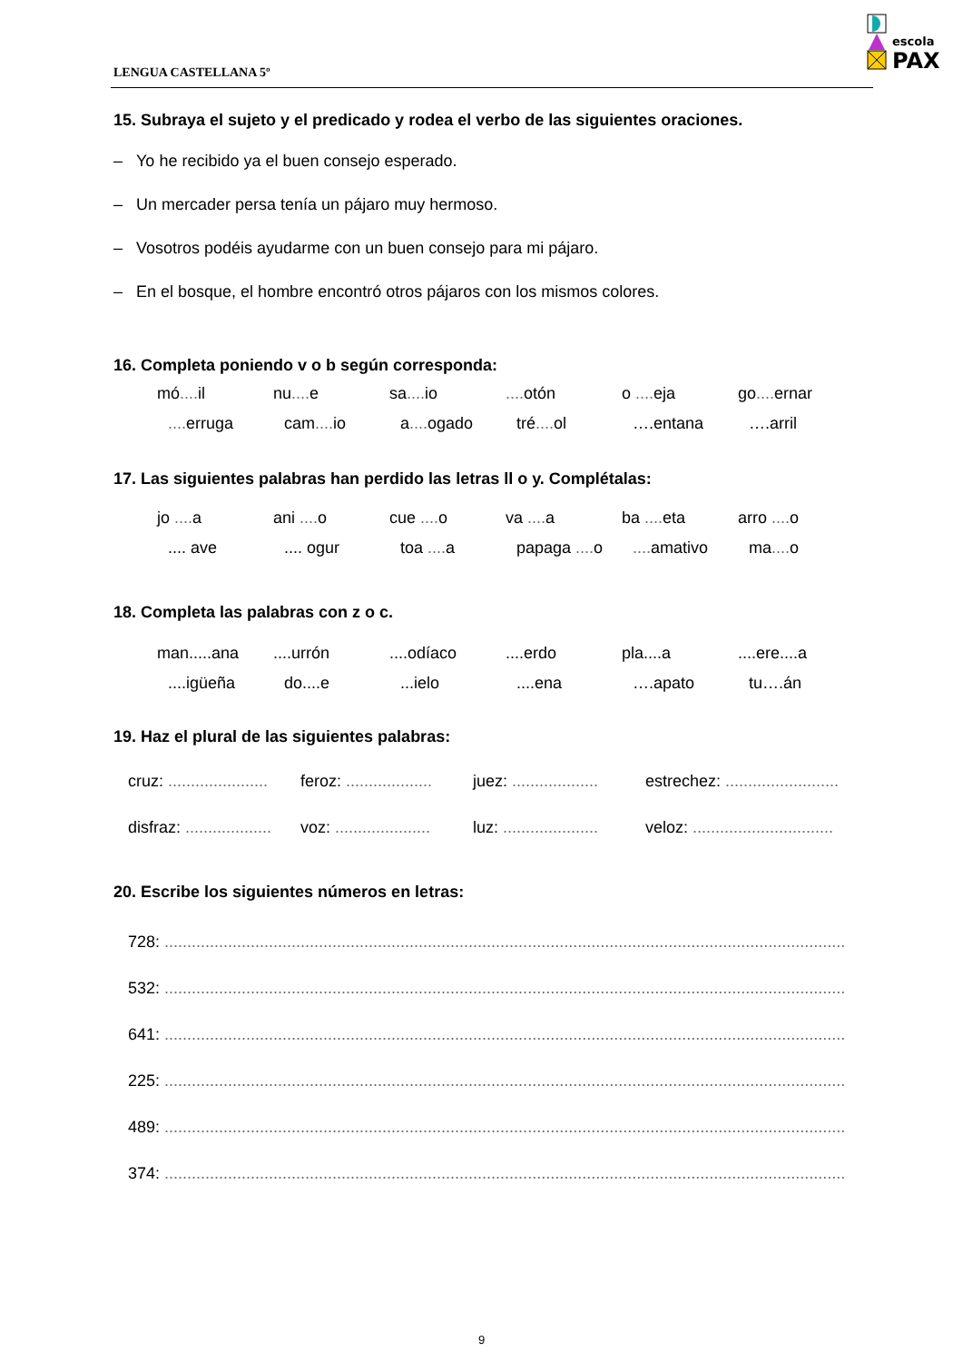LENGUA CASTELLANA 5º
escola
PAX
15. Subraya el sujeto y el predicado y rodea el verbo de las siguientes oraciones.
– Yo he recibido ya el buen consejo esperado.
– Un mercader persa tenía un pájaro muy hermoso.
– Vosotros podéis ayudarme con un buen consejo para mi pájaro.
– En el bosque, el hombre encontró otros pájaros con los mismos colores.
16. Completa poniendo v o b según corresponda:
mó.... il nu.... e sa.... io.... otón o .... eja go.... ernar
.... erruga cam.... io a.... ogado tré.... ol ….entana ….arril
17. Las siguientes palabras han perdido las letras ll o y. Complétalas:
jo .... a ani .... o cue .... o va .... a ba .... eta arro .... o
.... ave.... ogur toa .... a papaga .... o.... amativo ma.... o
18. Completa las palabras con z o c.
man.....ana....urrón....odíaco....erdo pla....a....ere....a
....igüeña do....e...ielo....ena ….apato tu….án
19. Haz el plural de las siguientes palabras:
cruz: ...................... feroz: ................... juez: ................... estrechez: .........................
disfraz: ................... voz: ..................... luz: ..................... veloz: ...............................
20. Escribe los siguientes números en letras:
728: .......................................................................................................................................................
532: .......................................................................................................................................................
641: .......................................................................................................................................................
225: .......................................................................................................................................................
489: .......................................................................................................................................................
374: .......................................................................................................................................................
9